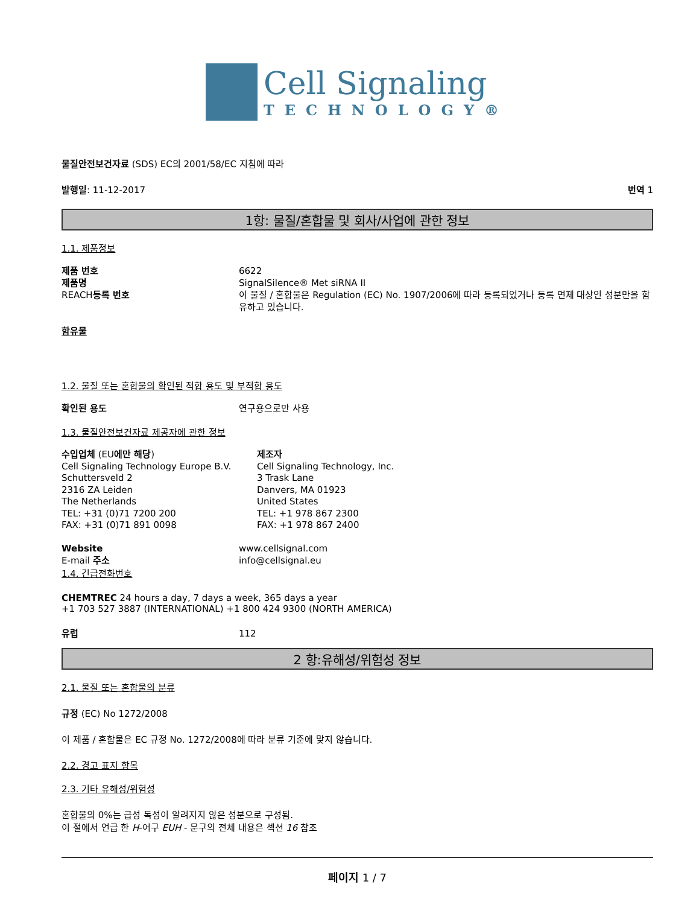Cell Signaling
TECHNOLOGY®
물질안전보건자료 (SDS) EC의 2001/58/EC 지침에 따라
발행일: 11-12-2017 번역 1
1항: 물질/혼합물 및 회사/사업에 관한 정보
1.1. 제품정보
제품 번호 6622 제품명 SignalSilence® Met siRNA II REACH등록 번호 이 물질 / 혼합물은 Regulation (EC) No. 1907/2006에 따라 등록되었거나 등록 면제 대상인 성분만을 함유하고 있습니다.
함유물
1.2. 물질 또는 혼합물의 확인된 적합 용도 및 부적합 용도
확인된 용도 연구용으로만 사용
1.3. 물질안전보건자료 제공자에 관한 정보
수입업체 (EU에만 해당)
Cell Signaling Technology Europe B.V.
Schuttersveld 2
2316 ZA Leiden
The Netherlands
TEL: +31 (0)71 7200 200
FAX: +31 (0)71 891 0098
제조자
Cell Signaling Technology, Inc.
3 Trask Lane
Danvers, MA 01923
United States
TEL: +1 978 867 2300
FAX: +1 978 867 2400
Website www.cellsignal.com E-mail 주소 info@cellsignal.eu
1.4. 긴급전화번호
CHEMTREC 24 hours a day, 7 days a week, 365 days a year
+1 703 527 3887 (INTERNATIONAL) +1 800 424 9300 (NORTH AMERICA)
유럽 112
2 항:유해성/위험성 정보
2.1. 물질 또는 혼합물의 분류
규정 (EC) No 1272/2008
이 제품 / 혼합물은 EC 규정 No. 1272/2008에 따라 분류 기준에 맞지 않습니다.
2.2. 경고 표지 항목
2.3. 기타 유해성/위험성
혼합물의 0%는 급성 독성이 알려지지 않은 성분으로 구성됨.
이 절에서 언급 한 H-어구 EUH - 문구의 전체 내용은 섹션 16 참조
페이지 1 / 7